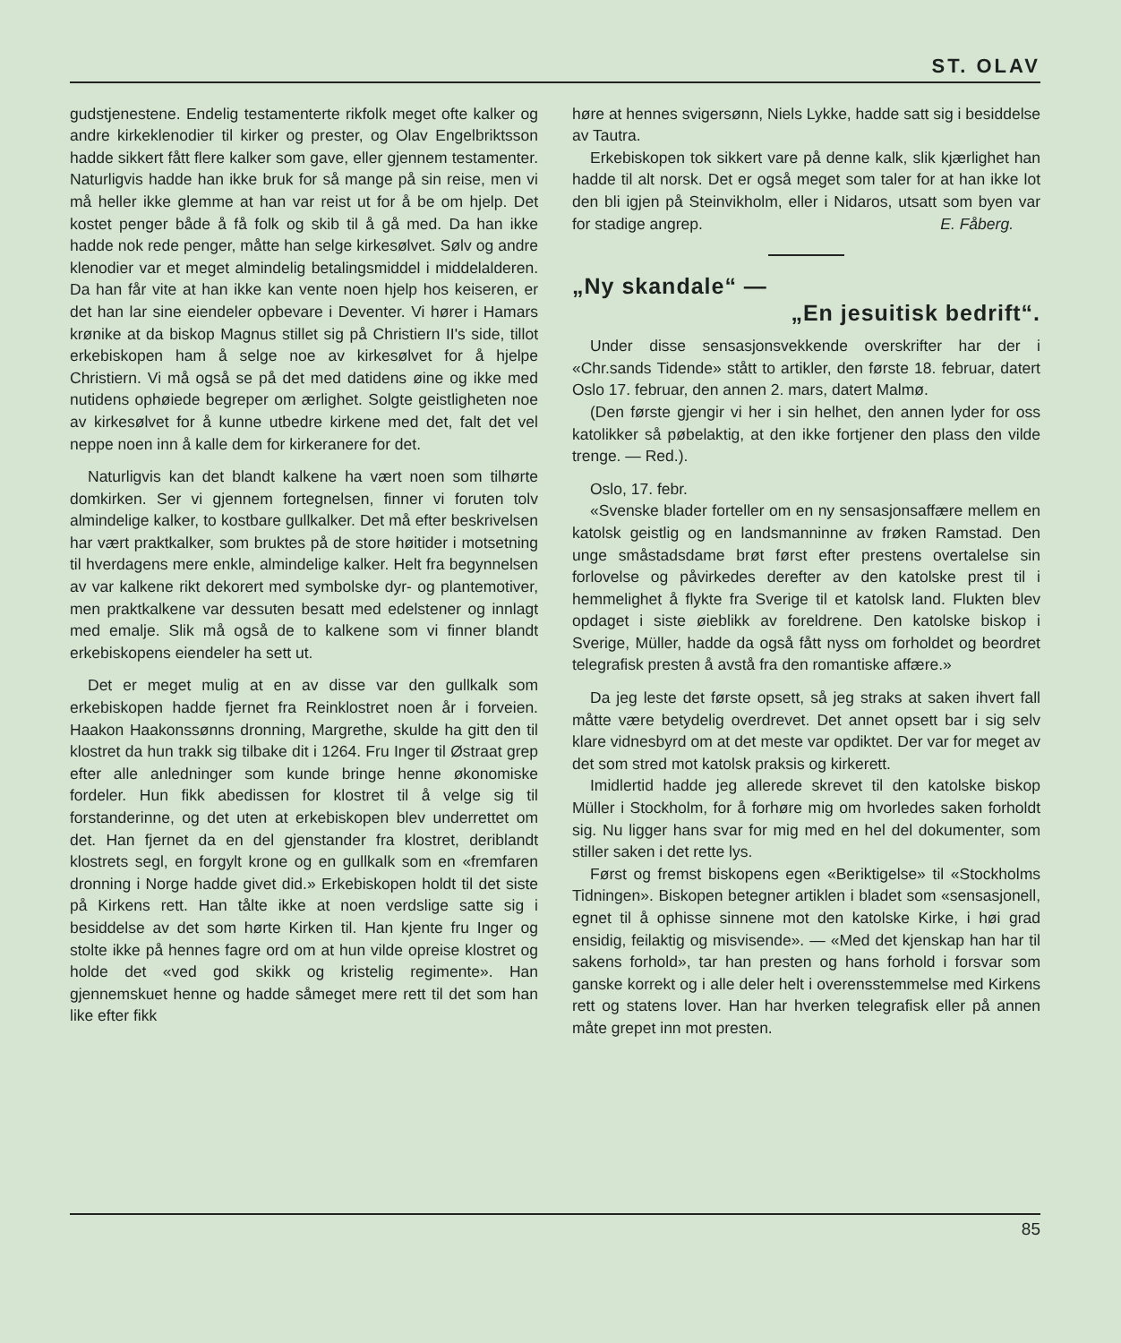ST. OLAV
gudstjenestene. Endelig testamenterte rikfolk meget ofte kalker og andre kirkeklenodier til kirker og prester, og Olav Engelbriktsson hadde sikkert fått flere kalker som gave, eller gjennem testamenter. Naturligvis hadde han ikke bruk for så mange på sin reise, men vi må heller ikke glemme at han var reist ut for å be om hjelp. Det kostet penger både å få folk og skib til å gå med. Da han ikke hadde nok rede penger, måtte han selge kirkesølvet. Sølv og andre klenodier var et meget almindelig betalingsmiddel i middelalderen. Da han får vite at han ikke kan vente noen hjelp hos keiseren, er det han lar sine eiendeler opbevare i Deventer. Vi hører i Hamars krønike at da biskop Magnus stillet sig på Christiern II's side, tillot erkebiskopen ham å selge noe av kirkesølvet for å hjelpe Christiern. Vi må også se på det med datidens øine og ikke med nutidens ophøiede begreper om ærlighet. Solgte geistligheten noe av kirkesølvet for å kunne utbedre kirkene med det, falt det vel neppe noen inn å kalle dem for kirkeranere for det.
Naturligvis kan det blandt kalkene ha vært noen som tilhørte domkirken. Ser vi gjennem fortegnelsen, finner vi foruten tolv almindelige kalker, to kostbare gullkalker. Det må efter beskrivelsen har vært praktkalker, som bruktes på de store høitider i motsetning til hverdagens mere enkle, almindelige kalker. Helt fra begynnelsen av var kalkene rikt dekorert med symbolske dyr- og plantemotiver, men praktkalkene var dessuten besatt med edelstener og innlagt med emalje. Slik må også de to kalkene som vi finner blandt erkebiskopens eiendeler ha sett ut.
Det er meget mulig at en av disse var den gullkalk som erkebiskopen hadde fjernet fra Reinklostret noen år i forveien. Haakon Haakonssønns dronning, Margrethe, skulde ha gitt den til klostret da hun trakk sig tilbake dit i 1264. Fru Inger til Østraat grep efter alle anledninger som kunde bringe henne økonomiske fordeler. Hun fikk abedissen for klostret til å velge sig til forstanderinne, og det uten at erkebiskopen blev underrettet om det. Han fjernet da en del gjenstander fra klostret, deriblandt klostrets segl, en forgylt krone og en gullkalk som en «fremfaren dronning i Norge hadde givet did.» Erkebiskopen holdt til det siste på Kirkens rett. Han tålte ikke at noen verdslige satte sig i besiddelse av det som hørte Kirken til. Han kjente fru Inger og stolte ikke på hennes fagre ord om at hun vilde opreise klostret og holde det «ved god skikk og kristelig regimente». Han gjennemskuet henne og hadde såmeget mere rett til det som han like efter fikk
høre at hennes svigersønn, Niels Lykke, hadde satt sig i besiddelse av Tautra.
Erkebiskopen tok sikkert vare på denne kalk, slik kjærlighet han hadde til alt norsk. Det er også meget som taler for at han ikke lot den bli igjen på Steinvikholm, eller i Nidaros, utsatt som byen var for stadige angrep. E. Fåberg.
„Ny skandale“ —
„En jesuitisk bedrift“.
Under disse sensasjonsvekkende overskrifter har der i «Chr.sands Tidende» stått to artikler, den første 18. februar, datert Oslo 17. februar, den annen 2. mars, datert Malmø.
(Den første gjengir vi her i sin helhet, den annen lyder for oss katolikker så pøbelaktig, at den ikke fortjener den plass den vilde trenge. — Red.).
Oslo, 17. febr.
«Svenske blader forteller om en ny sensasjonsaffære mellem en katolsk geistlig og en landsmanninne av frøken Ramstad. Den unge småstadsdame brøt først efter prestens overtalelse sin forlovelse og påvirkedes derefter av den katolske prest til i hemmelighet å flykte fra Sverige til et katolsk land. Flukten blev opdaget i siste øieblikk av foreldrene. Den katolske biskop i Sverige, Müller, hadde da også fått nyss om forholdet og beordret telegrafisk presten å avstå fra den romantiske affære.»
Da jeg leste det første opsett, så jeg straks at saken ihvert fall måtte være betydelig overdrevet. Det annet opsett bar i sig selv klare vidnesbyrd om at det meste var opdiktet. Der var for meget av det som stred mot katolsk praksis og kirkerett.
Imidlertid hadde jeg allerede skrevet til den katolske biskop Müller i Stockholm, for å forhøre mig om hvorledes saken forholdt sig. Nu ligger hans svar for mig med en hel del dokumenter, som stiller saken i det rette lys.
Først og fremst biskopens egen «Beriktigelse» til «Stockholms Tidningen». Biskopen betegner artiklen i bladet som «sensasjonell, egnet til å ophisse sinnene mot den katolske Kirke, i høi grad ensidig, feilaktig og misvisende». — «Med det kjenskap han har til sakens forhold», tar han presten og hans forhold i forsvar som ganske korrekt og i alle deler helt i overensstemmelse med Kirkens rett og statens lover. Han har hverken telegrafisk eller på annen måte grepet inn mot presten.
85